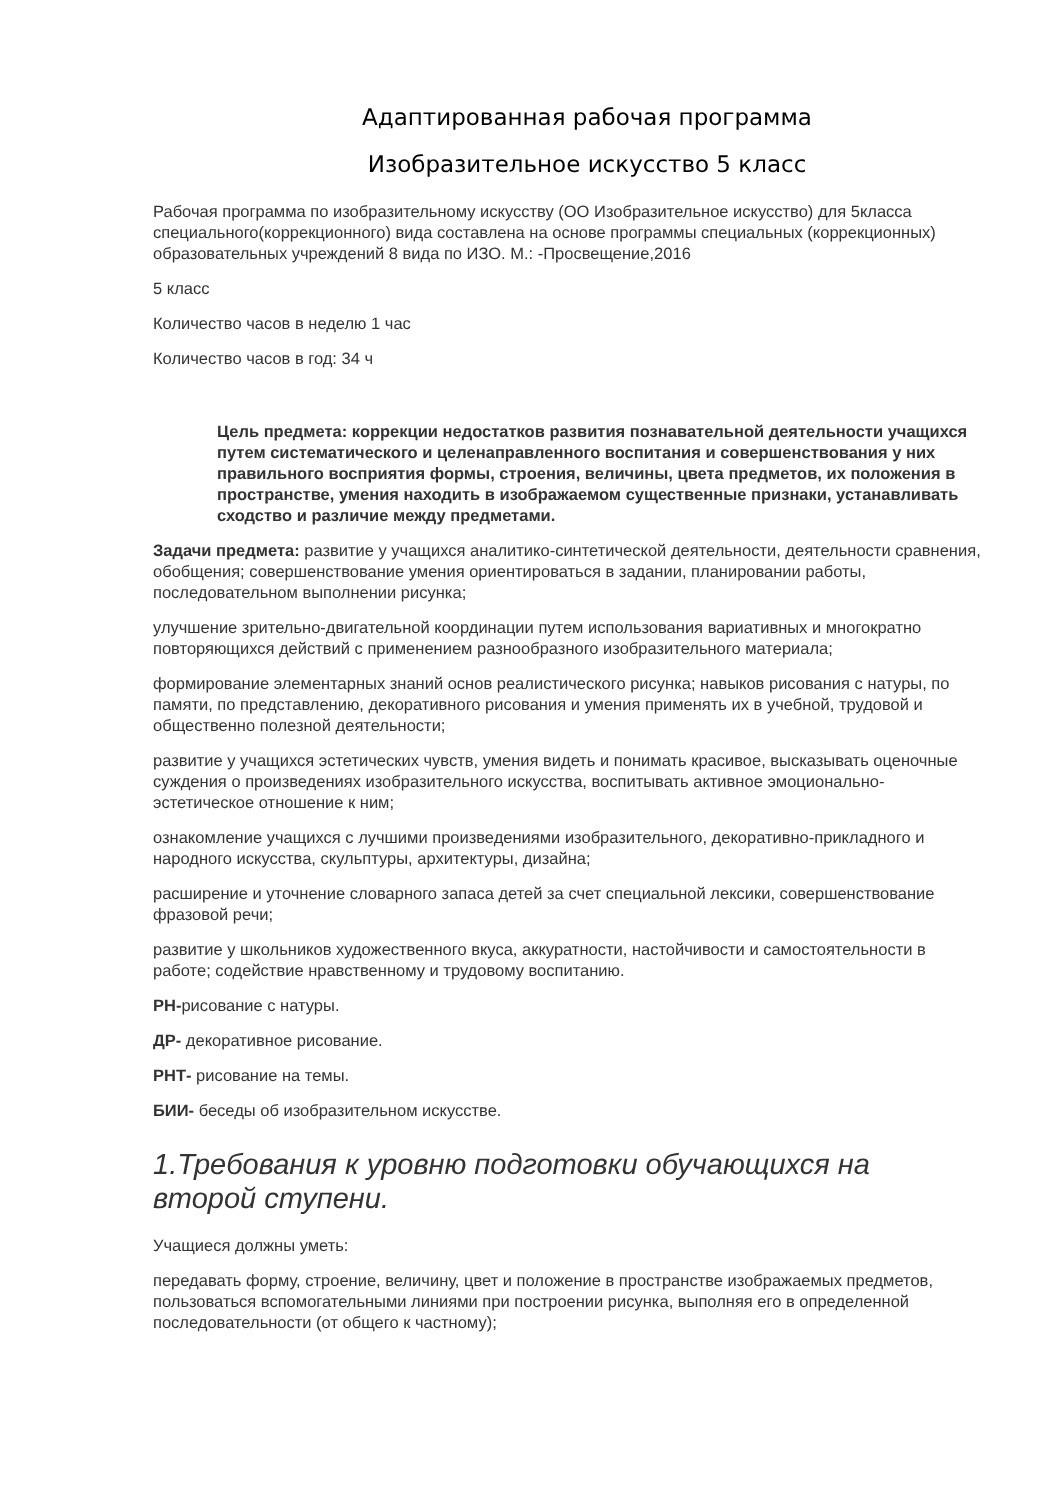Адаптированная рабочая программа
Изобразительное искусство 5 класс
Рабочая программа по изобразительному искусству (ОО Изобразительное искусство) для 5класса специального(коррекционного) вида составлена на основе программы специальных (коррекционных) образовательных учреждений 8 вида по ИЗО. М.: -Просвещение,2016
5 класс
Количество часов в неделю 1 час
Количество часов в год: 34 ч
Цель предмета: коррекции недостатков развития познавательной деятельности учащихся путем систематического и целенаправленного воспитания и совершенствования у них правильного восприятия формы, строения, величины, цвета предметов, их положения в пространстве, умения находить в изображаемом существенные признаки, устанавливать сходство и различие между предметами.
Задачи предмета: развитие у учащихся аналитико-синтетической деятельности, деятельности сравнения, обобщения; совершенствование умения ориентироваться в задании, планировании работы, последовательном выполнении рисунка;
улучшение зрительно-двигательной координации путем использования вариативных и многократно повторяющихся действий с применением разнообразного изобразительного материала;
формирование элементарных знаний основ реалистического рисунка; навыков рисования с натуры, по памяти, по представлению, декоративного рисования и умения применять их в учебной, трудовой и общественно полезной деятельности;
развитие у учащихся эстетических чувств, умения видеть и понимать красивое, высказывать оценочные суждения о произведениях изобразительного искусства, воспитывать активное эмоционально-эстетическое отношение к ним;
ознакомление учащихся с лучшими произведениями изобразительного, декоративно-прикладного и народного искусства, скульптуры, архитектуры, дизайна;
расширение и уточнение словарного запаса детей за счет специальной лексики, совершенствование фразовой речи;
развитие у школьников художественного вкуса, аккуратности, настойчивости и самостоятельности в работе; содействие нравственному и трудовому воспитанию.
РН-рисование с натуры.
ДР- декоративное рисование.
РНТ- рисование на темы.
БИИ- беседы об изобразительном искусстве.
1.Требования к уровню подготовки обучающихся на второй ступени.
Учащиеся должны уметь:
передавать форму, строение, величину, цвет и положение в пространстве изображаемых предметов, пользоваться вспомогательными линиями при построении рисунка, выполняя его в определенной последовательности (от общего к частному);